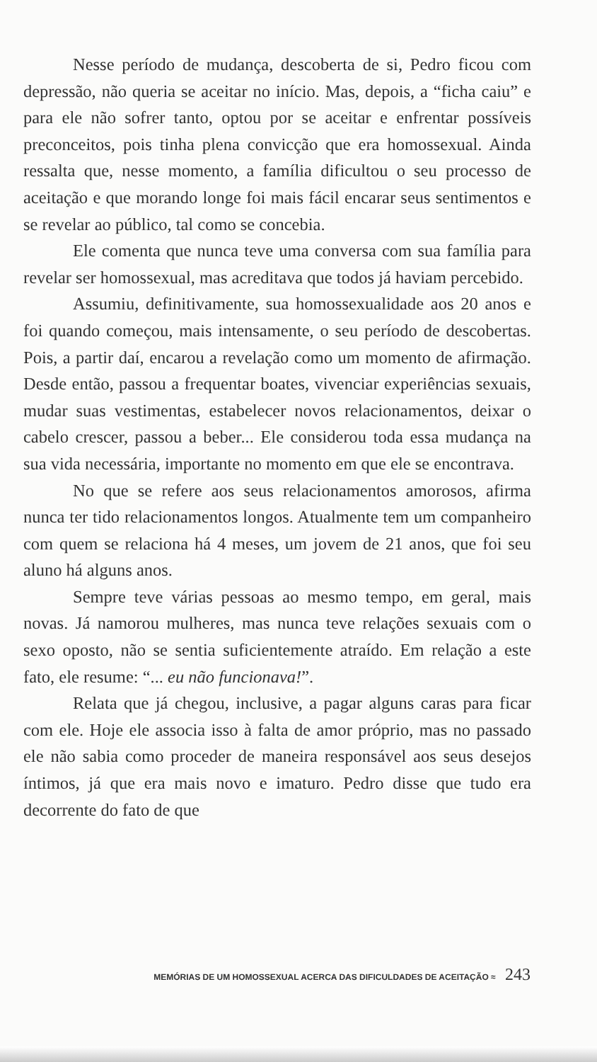Nesse período de mudança, descoberta de si, Pedro ficou com depressão, não queria se aceitar no início. Mas, depois, a “ficha caiu” e para ele não sofrer tanto, optou por se aceitar e enfrentar possíveis preconceitos, pois tinha plena convicção que era homossexual. Ainda ressalta que, nesse momento, a família dificultou o seu processo de aceitação e que morando longe foi mais fácil encarar seus sentimentos e se revelar ao público, tal como se concebia.
Ele comenta que nunca teve uma conversa com sua família para revelar ser homossexual, mas acreditava que todos já haviam percebido.
Assumiu, definitivamente, sua homossexualidade aos 20 anos e foi quando começou, mais intensamente, o seu período de descobertas. Pois, a partir daí, encarou a revelação como um momento de afirmação. Desde então, passou a frequentar boates, vivenciar experiências sexuais, mudar suas vestimentas, estabelecer novos relacionamentos, deixar o cabelo crescer, passou a beber... Ele considerou toda essa mudança na sua vida necessária, importante no momento em que ele se encontrava.
No que se refere aos seus relacionamentos amorosos, afirma nunca ter tido relacionamentos longos. Atualmente tem um companheiro com quem se relaciona há 4 meses, um jovem de 21 anos, que foi seu aluno há alguns anos.
Sempre teve várias pessoas ao mesmo tempo, em geral, mais novas. Já namorou mulheres, mas nunca teve relações sexuais com o sexo oposto, não se sentia suficientemente atraído. Em relação a este fato, ele resume: “... eu não funcionava!”.
Relata que já chegou, inclusive, a pagar alguns caras para ficar com ele. Hoje ele associa isso à falta de amor próprio, mas no passado ele não sabia como proceder de maneira responsável aos seus desejos íntimos, já que era mais novo e imaturo. Pedro disse que tudo era decorrente do fato de que
MEMÓRIAS DE UM HOMOSSEXUAL ACERCA DAS DIFICULDADES DE ACEITAÇÃO ≈ 243